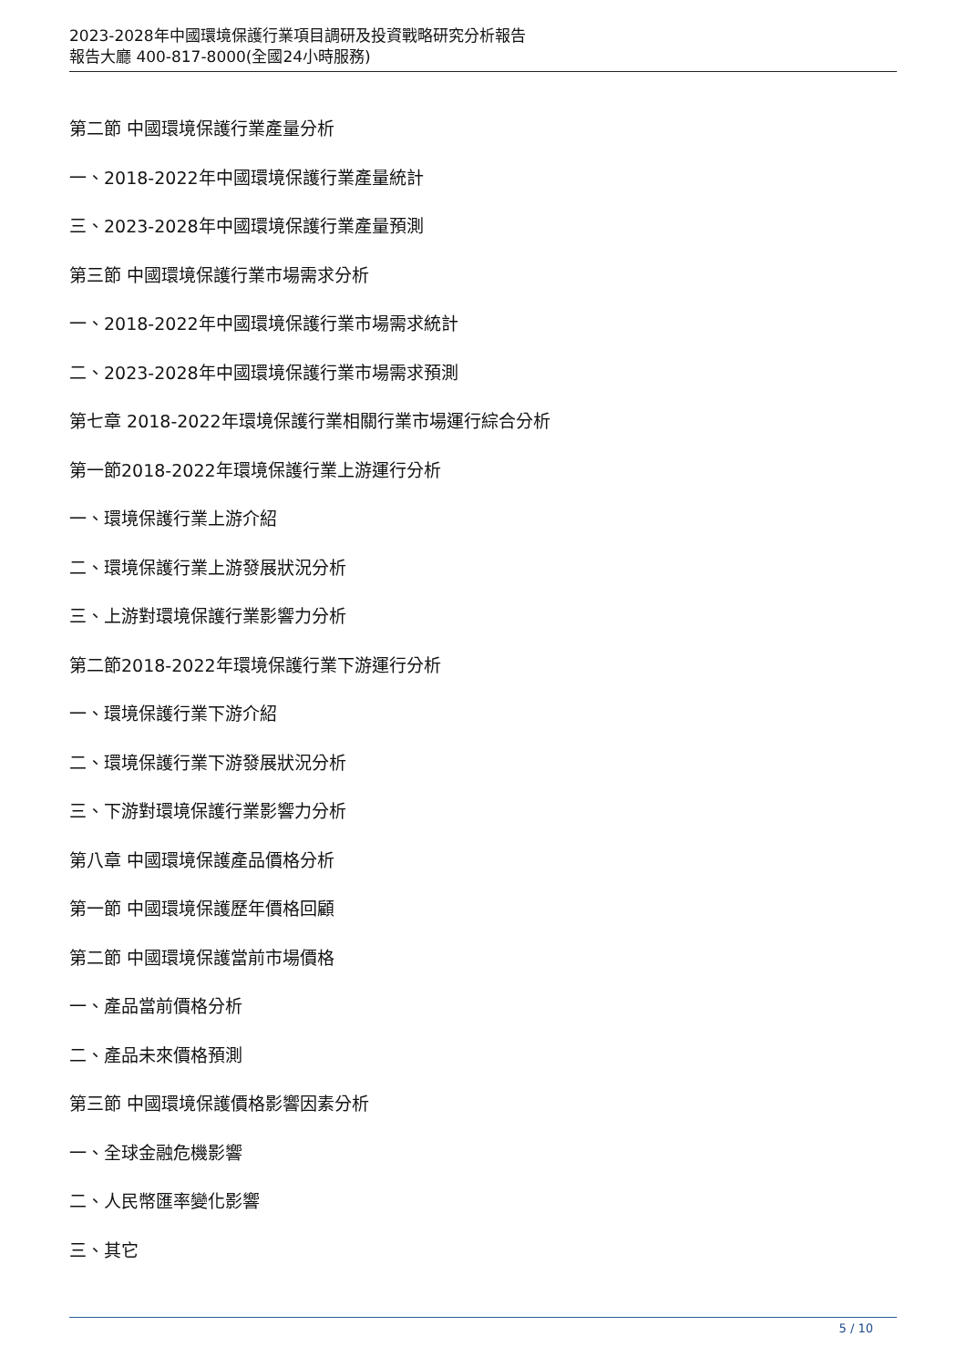2023-2028年中國環境保護行業項目調研及投資戰略研究分析報告
報告大廳 400-817-8000(全國24小時服務)
第二節 中國環境保護行業產量分析
一、2018-2022年中國環境保護行業產量統計
三、2023-2028年中國環境保護行業產量預測
第三節 中國環境保護行業市場需求分析
一、2018-2022年中國環境保護行業市場需求統計
二、2023-2028年中國環境保護行業市場需求預測
第七章 2018-2022年環境保護行業相關行業市場運行綜合分析
第一節2018-2022年環境保護行業上游運行分析
一、環境保護行業上游介紹
二、環境保護行業上游發展狀況分析
三、上游對環境保護行業影響力分析
第二節2018-2022年環境保護行業下游運行分析
一、環境保護行業下游介紹
二、環境保護行業下游發展狀況分析
三、下游對環境保護行業影響力分析
第八章 中國環境保護產品價格分析
第一節 中國環境保護歷年價格回顧
第二節 中國環境保護當前市場價格
一、產品當前價格分析
二、產品未來價格預測
第三節 中國環境保護價格影響因素分析
一、全球金融危機影響
二、人民幣匯率變化影響
三、其它
5 / 10